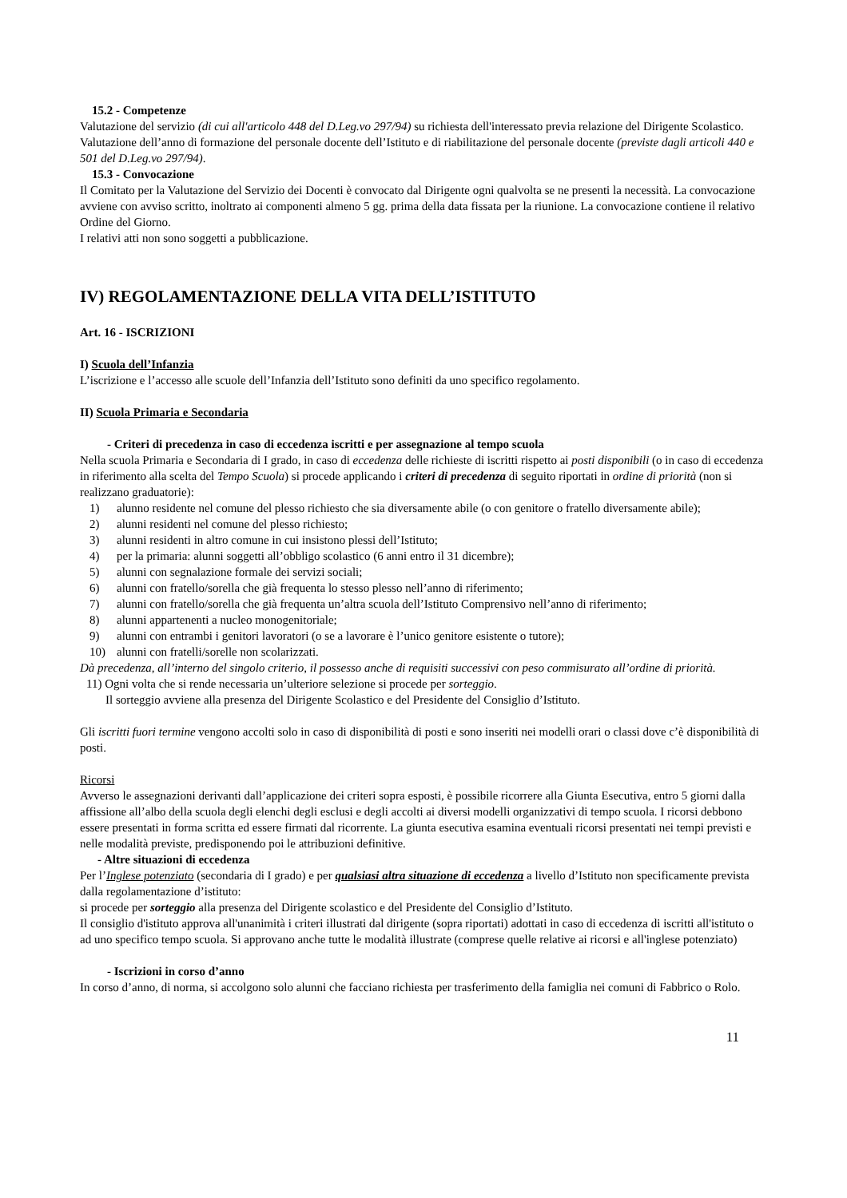15.2 - Competenze
Valutazione del servizio (di cui all'articolo 448 del D.Leg.vo 297/94) su richiesta dell'interessato previa relazione del Dirigente Scolastico.
Valutazione dell’anno di formazione del personale docente dell’Istituto e di riabilitazione del personale docente (previste dagli articoli 440 e 501 del D.Leg.vo 297/94).
15.3 - Convocazione
Il Comitato per la Valutazione del Servizio dei Docenti è convocato dal Dirigente ogni qualvolta se ne presenti la necessità. La convocazione avviene con avviso scritto, inoltrato ai componenti almeno 5 gg. prima della data fissata per la riunione. La convocazione contiene il relativo Ordine del Giorno.
I relativi atti non sono soggetti a pubblicazione.
IV) REGOLAMENTAZIONE DELLA VITA DELL’ISTITUTO
Art. 16 - ISCRIZIONI
I) Scuola dell’Infanzia
L’iscrizione e l’accesso alle scuole dell’Infanzia dell’Istituto sono definiti da uno specifico regolamento.
II) Scuola Primaria e Secondaria
- Criteri di precedenza in caso di eccedenza iscritti e per assegnazione al tempo scuola
Nella scuola Primaria e Secondaria di I grado, in caso di eccedenza delle richieste di iscritti rispetto ai posti disponibili (o in caso di eccedenza in riferimento alla scelta del Tempo Scuola) si procede applicando i criteri di precedenza di seguito riportati in ordine di priorità (non si realizzano graduatorie):
1) alunno residente nel comune del plesso richiesto che sia diversamente abile (o con genitore o fratello diversamente abile);
2) alunni residenti nel comune del plesso richiesto;
3) alunni residenti in altro comune in cui insistono plessi dell’Istituto;
4) per la primaria: alunni soggetti all’obbligo scolastico (6 anni entro il 31 dicembre);
5) alunni con segnalazione formale dei servizi sociali;
6) alunni con fratello/sorella che già frequenta lo stesso plesso nell’anno di riferimento;
7) alunni con fratello/sorella che già frequenta un’altra scuola dell’Istituto Comprensivo nell’anno di riferimento;
8) alunni appartenenti a nucleo monogenitoriale;
9) alunni con entrambi i genitori lavoratori (o se a lavorare è l’unico genitore esistente o tutore);
10) alunni con fratelli/sorelle non scolarizzati.
Dà precedenza, all’interno del singolo criterio, il possesso anche di requisiti successivi con peso commisurato all’ordine di priorità.
11) Ogni volta che si rende necessaria un’ulteriore selezione si procede per sorteggio.
Il sorteggio avviene alla presenza del Dirigente Scolastico e del Presidente del Consiglio d’Istituto.
Gli iscritti fuori termine vengono accolti solo in caso di disponibilità di posti e sono inseriti nei modelli orari o classi dove c’è disponibilità di posti.
Ricorsi
Avverso le assegnazioni derivanti dall’applicazione dei criteri sopra esposti, è possibile ricorrere alla Giunta Esecutiva, entro 5 giorni dalla affissione all’albo della scuola degli elenchi degli esclusi e degli accolti ai diversi modelli organizzativi di tempo scuola. I ricorsi debbono essere presentati in forma scritta ed essere firmati dal ricorrente. La giunta esecutiva esamina eventuali ricorsi presentati nei tempi previsti e nelle modalità previste, predisponendo poi le attribuzioni definitive.
- Altre situazioni di eccedenza
Per l’Inglese potenziato (secondaria di I grado) e per qualsiasi altra situazione di eccedenza a livello d’Istituto non specificamente prevista dalla regolamentazione d’istituto:
si procede per sorteggio alla presenza del Dirigente scolastico e del Presidente del Consiglio d’Istituto.
Il consiglio d'istituto approva all'unanimità i criteri illustrati dal dirigente (sopra riportati) adottati in caso di eccedenza di iscritti all'istituto o ad uno specifico tempo scuola. Si approvano anche tutte le modalità illustrate (comprese quelle relative ai ricorsi e all'inglese potenziato)
- Iscrizioni in corso d’anno
In corso d’anno, di norma, si accolgono solo alunni che facciano richiesta per trasferimento della famiglia nei comuni di Fabbrico o Rolo.
11